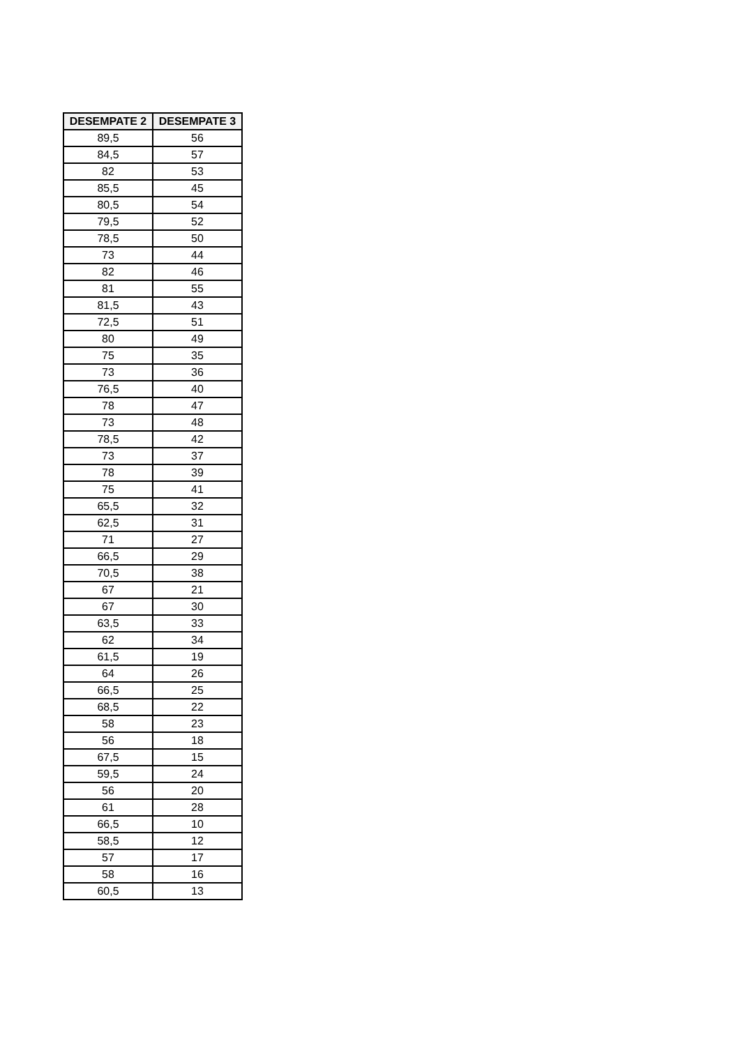| DESEMPATE 2 | DESEMPATE 3 |
| --- | --- |
| 89,5 | 56 |
| 84,5 | 57 |
| 82 | 53 |
| 85,5 | 45 |
| 80,5 | 54 |
| 79,5 | 52 |
| 78,5 | 50 |
| 73 | 44 |
| 82 | 46 |
| 81 | 55 |
| 81,5 | 43 |
| 72,5 | 51 |
| 80 | 49 |
| 75 | 35 |
| 73 | 36 |
| 76,5 | 40 |
| 78 | 47 |
| 73 | 48 |
| 78,5 | 42 |
| 73 | 37 |
| 78 | 39 |
| 75 | 41 |
| 65,5 | 32 |
| 62,5 | 31 |
| 71 | 27 |
| 66,5 | 29 |
| 70,5 | 38 |
| 67 | 21 |
| 67 | 30 |
| 63,5 | 33 |
| 62 | 34 |
| 61,5 | 19 |
| 64 | 26 |
| 66,5 | 25 |
| 68,5 | 22 |
| 58 | 23 |
| 56 | 18 |
| 67,5 | 15 |
| 59,5 | 24 |
| 56 | 20 |
| 61 | 28 |
| 66,5 | 10 |
| 58,5 | 12 |
| 57 | 17 |
| 58 | 16 |
| 60,5 | 13 |